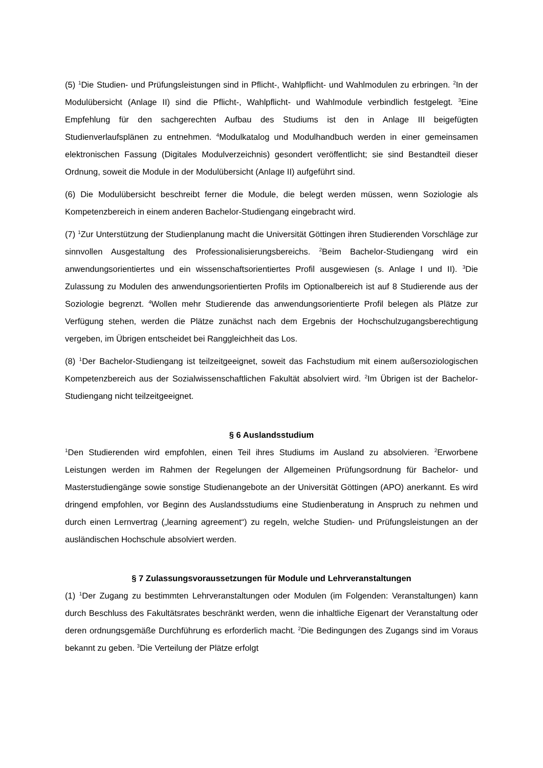(5) <sup>1</sup>Die Studien- und Prüfungsleistungen sind in Pflicht-, Wahlpflicht- und Wahlmodulen zu erbringen. <sup>2</sup>In der Modulübersicht (Anlage II) sind die Pflicht-, Wahlpflicht- und Wahlmodule verbindlich festgelegt. <sup>3</sup>Eine Empfehlung für den sachgerechten Aufbau des Studiums ist den in Anlage III beigefügten Studienverlaufsplänen zu entnehmen. <sup>4</sup>Modulkatalog und Modulhandbuch werden in einer gemeinsamen elektronischen Fassung (Digitales Modulverzeichnis) gesondert veröffentlicht; sie sind Bestandteil dieser Ordnung, soweit die Module in der Modulübersicht (Anlage II) aufgeführt sind.
(6) Die Modulübersicht beschreibt ferner die Module, die belegt werden müssen, wenn Soziologie als Kompetenzbereich in einem anderen Bachelor-Studiengang eingebracht wird.
(7) <sup>1</sup>Zur Unterstützung der Studienplanung macht die Universität Göttingen ihren Studierenden Vorschläge zur sinnvollen Ausgestaltung des Professionalisierungsbereichs. <sup>2</sup>Beim Bachelor-Studiengang wird ein anwendungsorientiertes und ein wissenschaftsorientiertes Profil ausgewiesen (s. Anlage I und II). <sup>3</sup>Die Zulassung zu Modulen des anwendungsorientierten Profils im Optionalbereich ist auf 8 Studierende aus der Soziologie begrenzt. <sup>4</sup>Wollen mehr Studierende das anwendungsorientierte Profil belegen als Plätze zur Verfügung stehen, werden die Plätze zunächst nach dem Ergebnis der Hochschulzugangsberechtigung vergeben, im Übrigen entscheidet bei Ranggleichheit das Los.
(8) <sup>1</sup>Der Bachelor-Studiengang ist teilzeitgeeignet, soweit das Fachstudium mit einem außersoziologischen Kompetenzbereich aus der Sozialwissenschaftlichen Fakultät absolviert wird. <sup>2</sup>Im Übrigen ist der Bachelor-Studiengang nicht teilzeitgeeignet.
§ 6 Auslandsstudium
<sup>1</sup> Den Studierenden wird empfohlen, einen Teil ihres Studiums im Ausland zu absolvieren. <sup>2</sup>Erworbene Leistungen werden im Rahmen der Regelungen der Allgemeinen Prüfungsordnung für Bachelor- und Masterstudiengänge sowie sonstige Studienangebote an der Universität Göttingen (APO) anerkannt. Es wird dringend empfohlen, vor Beginn des Auslandsstudiums eine Studienberatung in Anspruch zu nehmen und durch einen Lernvertrag („learning agreement“) zu regeln, welche Studien- und Prüfungsleistungen an der ausländischen Hochschule absolviert werden.
§ 7 Zulassungsvoraussetzungen für Module und Lehrveranstaltungen
(1) <sup>1</sup>Der Zugang zu bestimmten Lehrveranstaltungen oder Modulen (im Folgenden: Veranstaltungen) kann durch Beschluss des Fakultätsrates beschränkt werden, wenn die inhaltliche Eigenart der Veranstaltung oder deren ordnungsgemäße Durchführung es erforderlich macht. <sup>2</sup>Die Bedingungen des Zugangs sind im Voraus bekannt zu geben. <sup>3</sup>Die Verteilung der Plätze erfolgt